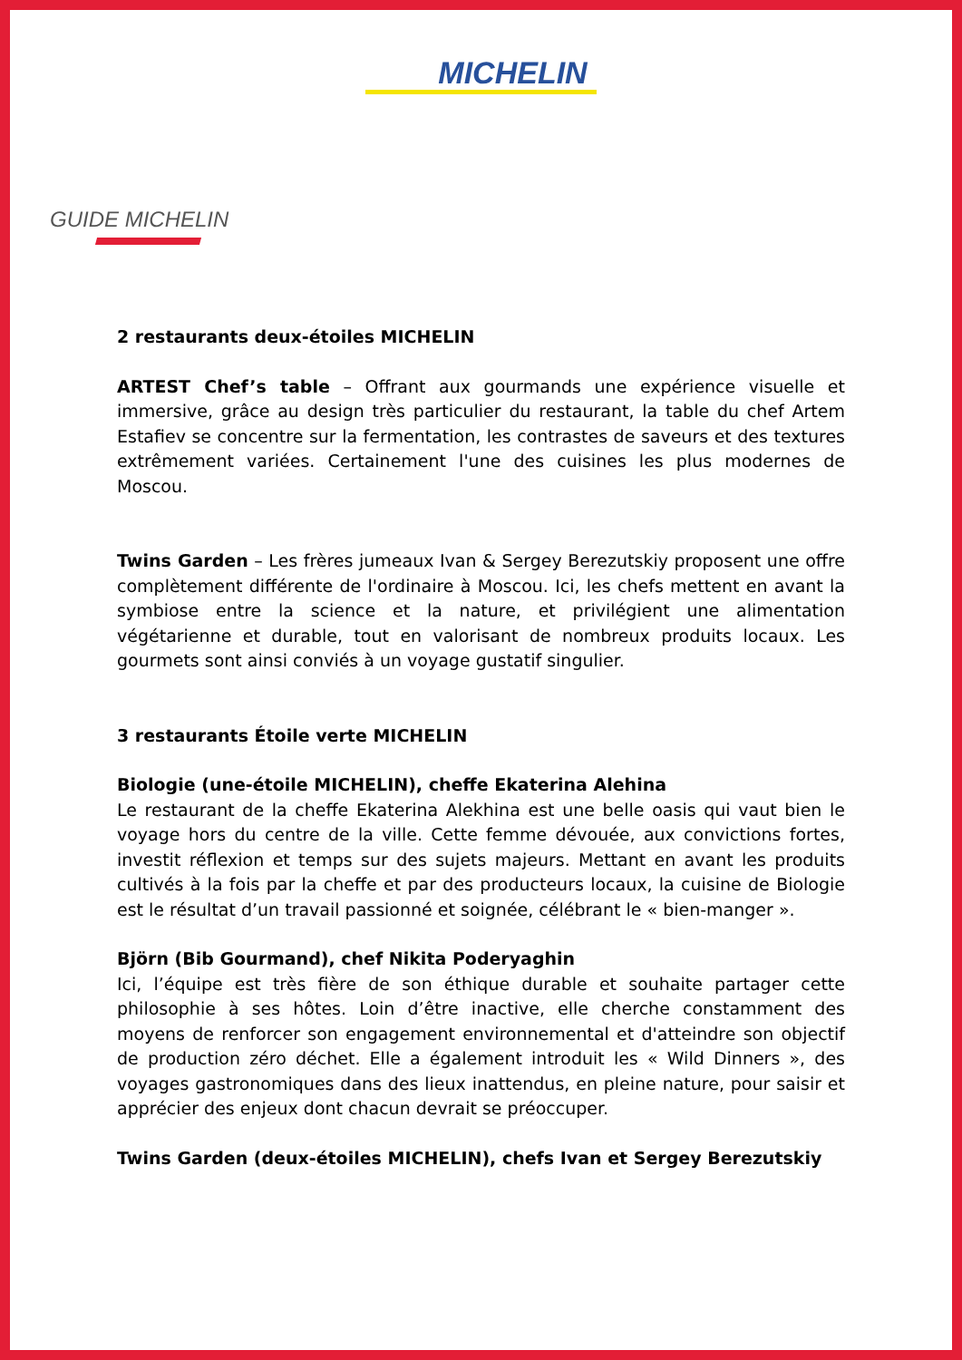MICHELIN
GUIDE MICHELIN
2 restaurants deux-étoiles MICHELIN
ARTEST Chef’s table – Offrant aux gourmands une expérience visuelle et immersive, grâce au design très particulier du restaurant, la table du chef Artem Estafiev se concentre sur la fermentation, les contrastes de saveurs et des textures extrêmement variées. Certainement l'une des cuisines les plus modernes de Moscou.
Twins Garden – Les frères jumeaux Ivan & Sergey Berezutskiy proposent une offre complètement différente de l'ordinaire à Moscou. Ici, les chefs mettent en avant la symbiose entre la science et la nature, et privilégient une alimentation végétarienne et durable, tout en valorisant de nombreux produits locaux. Les gourmets sont ainsi conviés à un voyage gustatif singulier.
3 restaurants Étoile verte MICHELIN
Biologie (une-étoile MICHELIN), cheffe Ekaterina Alehina
Le restaurant de la cheffe Ekaterina Alekhina est une belle oasis qui vaut bien le voyage hors du centre de la ville. Cette femme dévouée, aux convictions fortes, investit réflexion et temps sur des sujets majeurs. Mettant en avant les produits cultivés à la fois par la cheffe et par des producteurs locaux, la cuisine de Biologie est le résultat d’un travail passionné et soignée, célébrant le « bien-manger ».
Björn (Bib Gourmand), chef Nikita Poderyaghin
Ici, l’équipe est très fière de son éthique durable et souhaite partager cette philosophie à ses hôtes. Loin d’être inactive, elle cherche constamment des moyens de renforcer son engagement environnemental et d'atteindre son objectif de production zéro déchet. Elle a également introduit les « Wild Dinners », des voyages gastronomiques dans des lieux inattendus, en pleine nature, pour saisir et apprécier des enjeux dont chacun devrait se préoccuper.
Twins Garden (deux-étoiles MICHELIN), chefs Ivan et Sergey Berezutskiy